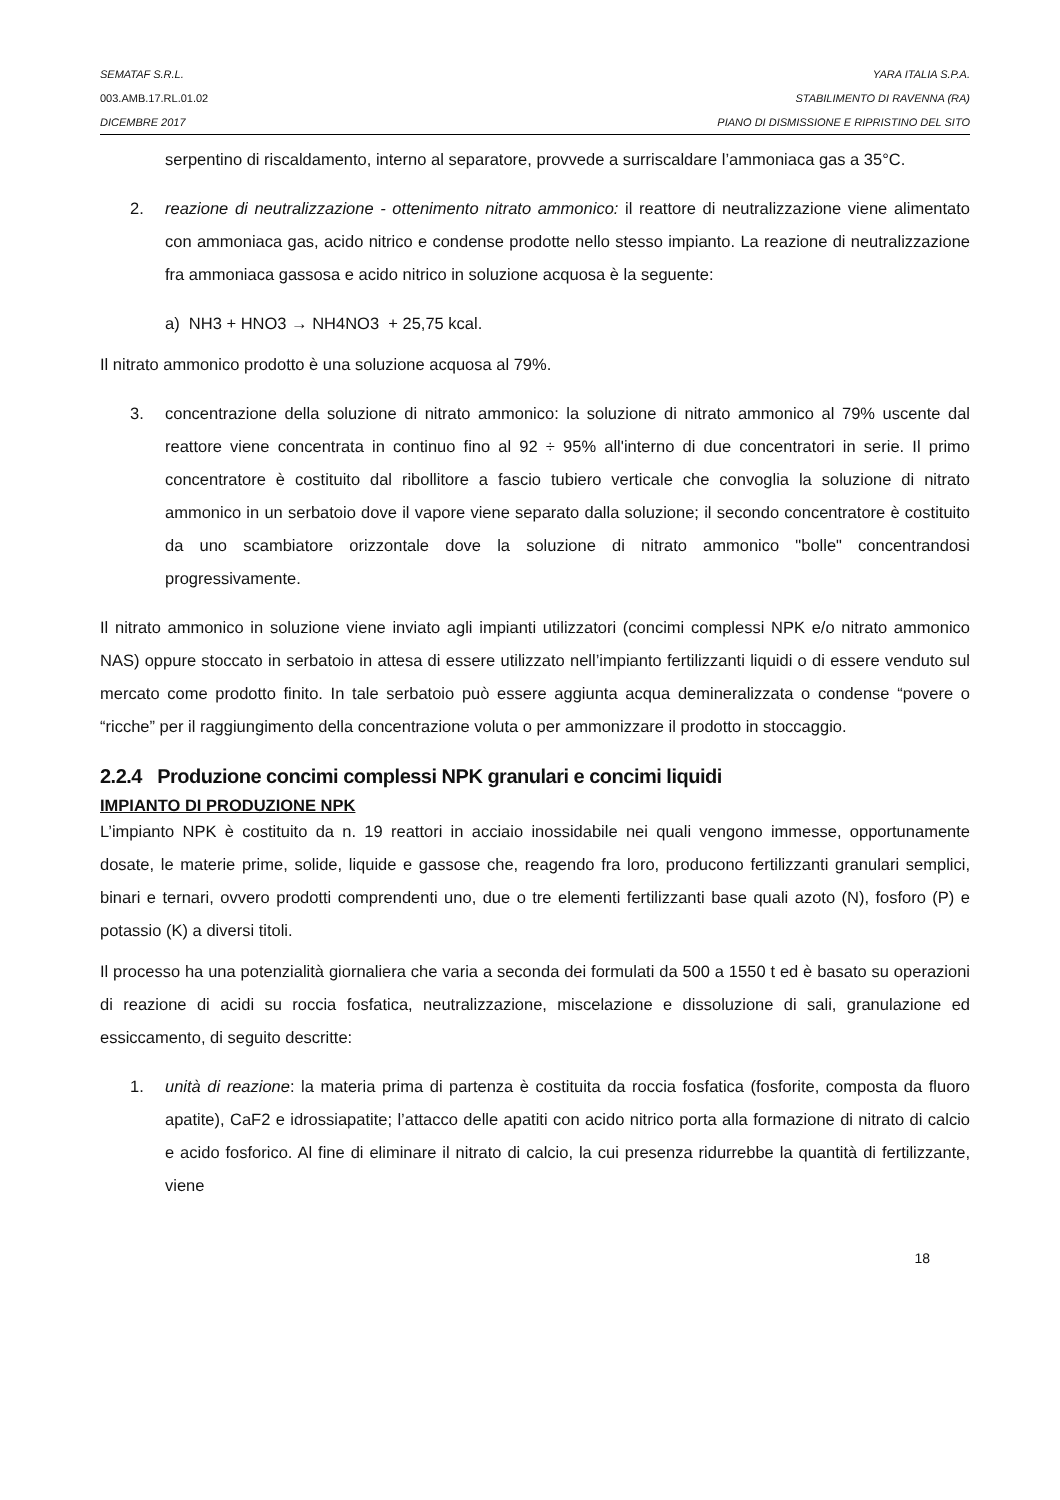SEMATAF S.R.L. YARA ITALIA S.P.A.
003.AMB.17.RL.01.02 STABILIMENTO DI RAVENNA (RA)
DICEMBRE 2017 PIANO DI DISMISSIONE E RIPRISTINO DEL SITO
serpentino di riscaldamento, interno al separatore, provvede a surriscaldare l’ammoniaca gas a 35°C.
2. reazione di neutralizzazione - ottenimento nitrato ammonico: il reattore di neutralizzazione viene alimentato con ammoniaca gas, acido nitrico e condense prodotte nello stesso impianto. La reazione di neutralizzazione fra ammoniaca gassosa e acido nitrico in soluzione acquosa è la seguente:
a) NH3 + HNO3 → NH4NO3 + 25,75 kcal.
Il nitrato ammonico prodotto è una soluzione acquosa al 79%.
3. concentrazione della soluzione di nitrato ammonico: la soluzione di nitrato ammonico al 79% uscente dal reattore viene concentrata in continuo fino al 92 ÷ 95% all'interno di due concentratori in serie. Il primo concentratore è costituito dal ribollitore a fascio tubiero verticale che convoglia la soluzione di nitrato ammonico in un serbatoio dove il vapore viene separato dalla soluzione; il secondo concentratore è costituito da uno scambiatore orizzontale dove la soluzione di nitrato ammonico "bolle" concentrandosi progressivamente.
Il nitrato ammonico in soluzione viene inviato agli impianti utilizzatori (concimi complessi NPK e/o nitrato ammonico NAS) oppure stoccato in serbatoio in attesa di essere utilizzato nell’impianto fertilizzanti liquidi o di essere venduto sul mercato come prodotto finito. In tale serbatoio può essere aggiunta acqua demineralizzata o condense “povere o “ricche” per il raggiungimento della concentrazione voluta o per ammonizzare il prodotto in stoccaggio.
2.2.4 Produzione concimi complessi NPK granulari e concimi liquidi
IMPIANTO DI PRODUZIONE NPK
L’impianto NPK è costituito da n. 19 reattori in acciaio inossidabile nei quali vengono immesse, opportunamente dosate, le materie prime, solide, liquide e gassose che, reagendo fra loro, producono fertilizzanti granulari semplici, binari e ternari, ovvero prodotti comprendenti uno, due o tre elementi fertilizzanti base quali azoto (N), fosforo (P) e potassio (K) a diversi titoli.
Il processo ha una potenzialità giornaliera che varia a seconda dei formulati da 500 a 1550 t ed è basato su operazioni di reazione di acidi su roccia fosfatica, neutralizzazione, miscelazione e dissoluzione di sali, granulazione ed essiccamento, di seguito descritte:
1. unità di reazione: la materia prima di partenza è costituita da roccia fosfatica (fosforite, composta da fluoro apatite), CaF2 e idrossiapatite; l’attacco delle apatiti con acido nitrico porta alla formazione di nitrato di calcio e acido fosforico. Al fine di eliminare il nitrato di calcio, la cui presenza ridurrebbe la quantità di fertilizzante, viene
18